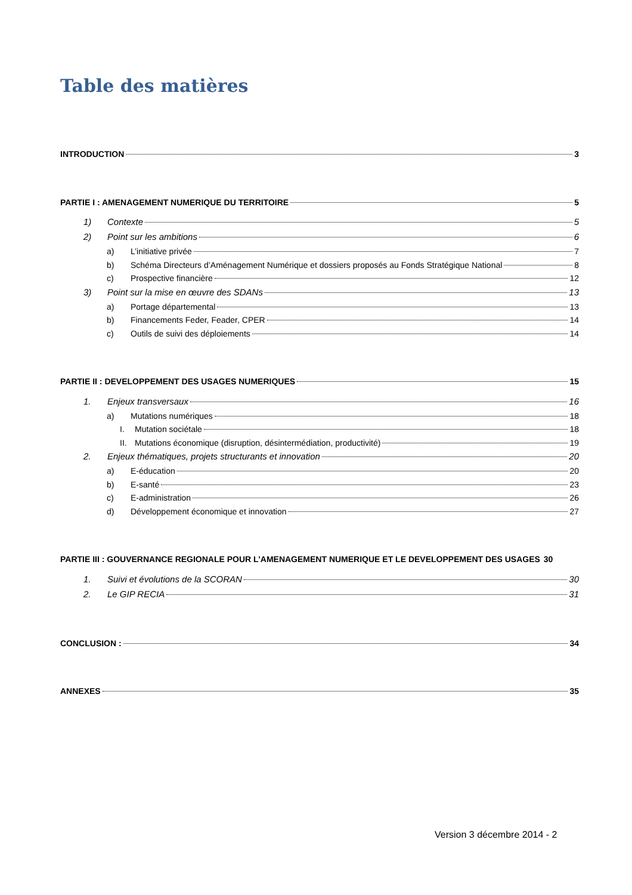Table des matières
INTRODUCTION 3
PARTIE I : AMENAGEMENT NUMERIQUE DU TERRITOIRE 5
1) Contexte 5
2) Point sur les ambitions 6
a) L’initiative privée 7
b) Schéma Directeurs d’Aménagement Numérique et dossiers proposés au Fonds Stratégique National 8
c) Prospective financière 12
3) Point sur la mise en œuvre des SDANs 13
a) Portage départemental 13
b) Financements Feder, Feader, CPER 14
c) Outils de suivi des déploiements 14
PARTIE II : DEVELOPPEMENT DES USAGES NUMERIQUES 15
1. Enjeux transversaux 16
a) Mutations numériques 18
I. Mutation sociétale 18
II. Mutations économique (disruption, désintermédiation, productivité) 19
2. Enjeux thématiques, projets structurants et innovation 20
a) E-éducation 20
b) E-santé 23
c) E-administration 26
d) Développement économique et innovation 27
PARTIE III : GOUVERNANCE REGIONALE POUR L’AMENAGEMENT NUMERIQUE ET LE DEVELOPPEMENT DES USAGES 30
1. Suivi et évolutions de la SCORAN 30
2. Le GIP RECIA 31
CONCLUSION : 34
ANNEXES 35
Version 3 décembre 2014 - 2